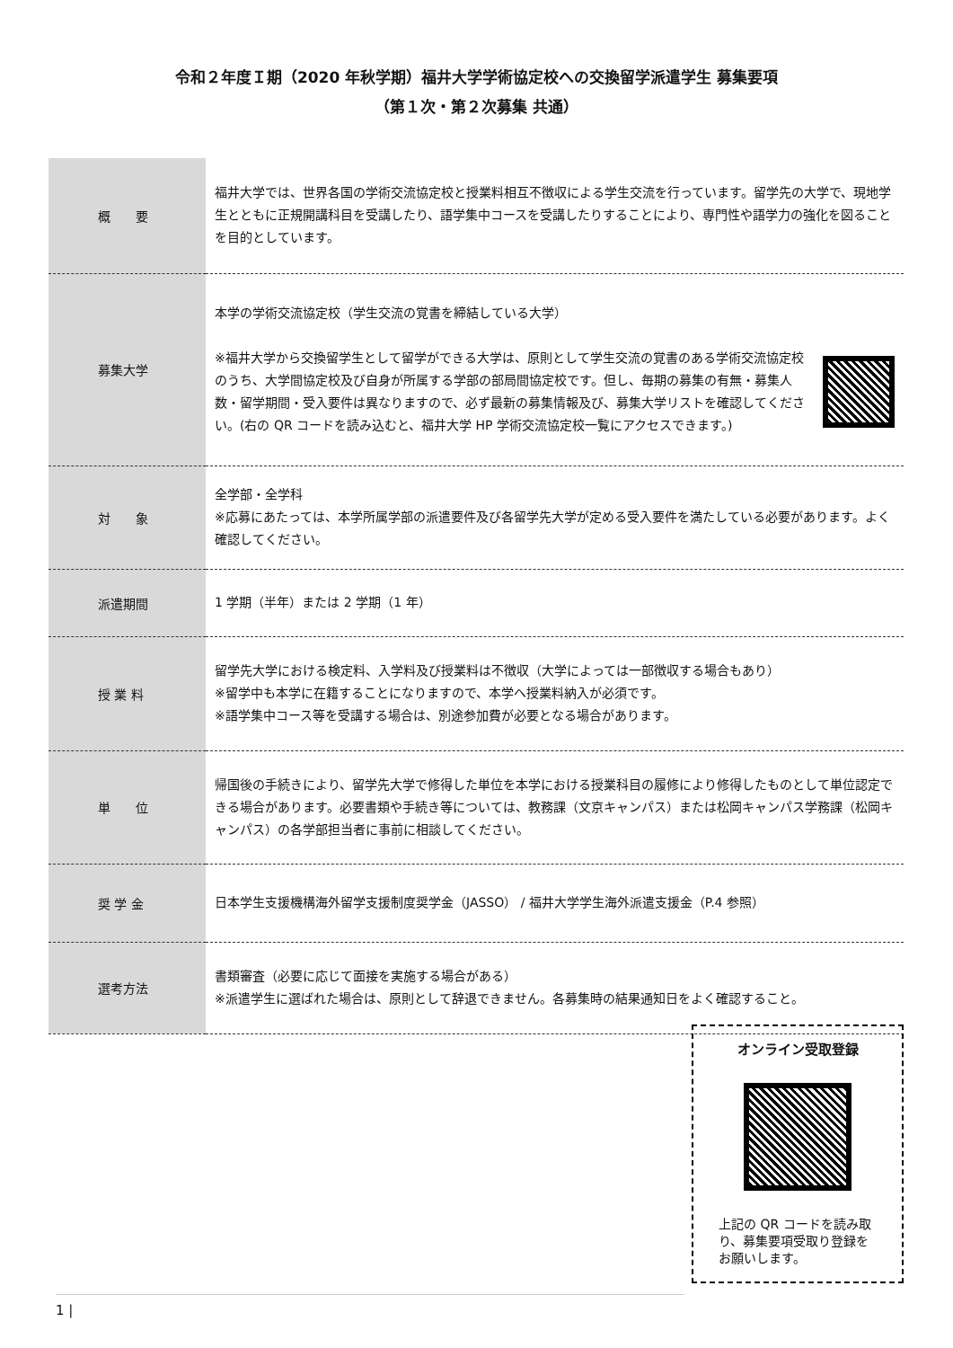令和２年度Ｉ期（2020 年秋学期）福井大学学術協定校への交換留学派遣学生 募集要項
（第１次・第２次募集 共通）
| 概 要 | 福井大学では、世界各国の学術交流協定校と授業料相互不徴収による学生交流を行っています。留学先の大学で、現地学生とともに正規開講科目を受講したり、語学集中コースを受講したりすることにより、専門性や語学力の強化を図ることを目的としています。 |
| 募集大学 | 本学の学術交流協定校（学生交流の覚書を締結している大学） ※福井大学から交換留学生として留学ができる大学は、原則として学生交流の覚書のある学術交流協定校のうち、大学間協定校及び自身が所属する学部の部局間協定校です。但し、毎期の募集の有無・募集人数・留学期間・受入要件は異なりますので、必ず最新の募集情報及び、募集大学リストを確認してください。(右の QR コードを読み込むと、福井大学 HP 学術交流協定校一覧にアクセスできます。) |
| 対 象 | 全学部・全学科 ※応募にあたっては、本学所属学部の派遣要件及び各留学先大学が定める受入要件を満たしている必要があります。よく確認してください。 |
| 派遣期間 | 1 学期（半年）または 2 学期（1 年） |
| 授 業 料 | 留学先大学における検定料、入学料及び授業料は不徴収（大学によっては一部徴収する場合もあり） ※留学中も本学に在籍することになりますので、本学へ授業料納入が必須です。 ※語学集中コース等を受講する場合は、別途参加費が必要となる場合があります。 |
| 単 位 | 帰国後の手続きにより、留学先大学で修得した単位を本学における授業科目の履修により修得したものとして単位認定できる場合があります。必要書類や手続き等については、教務課（文京キャンパス）または松岡キャンパス学務課（松岡キャンパス）の各学部担当者に事前に相談してください。 |
| 奨 学 金 | 日本学生支援機構海外留学支援制度奨学金（JASSO） / 福井大学学生海外派遣支援金（P.4 参照） |
| 選考方法 | 書類審査（必要に応じて面接を実施する場合がある） ※派遣学生に選ばれた場合は、原則として辞退できません。各募集時の結果通知日をよく確認すること。 |
オンライン受取登録
上記の QR コードを読み取り、募集要項受取り登録をお願いします。
1 |